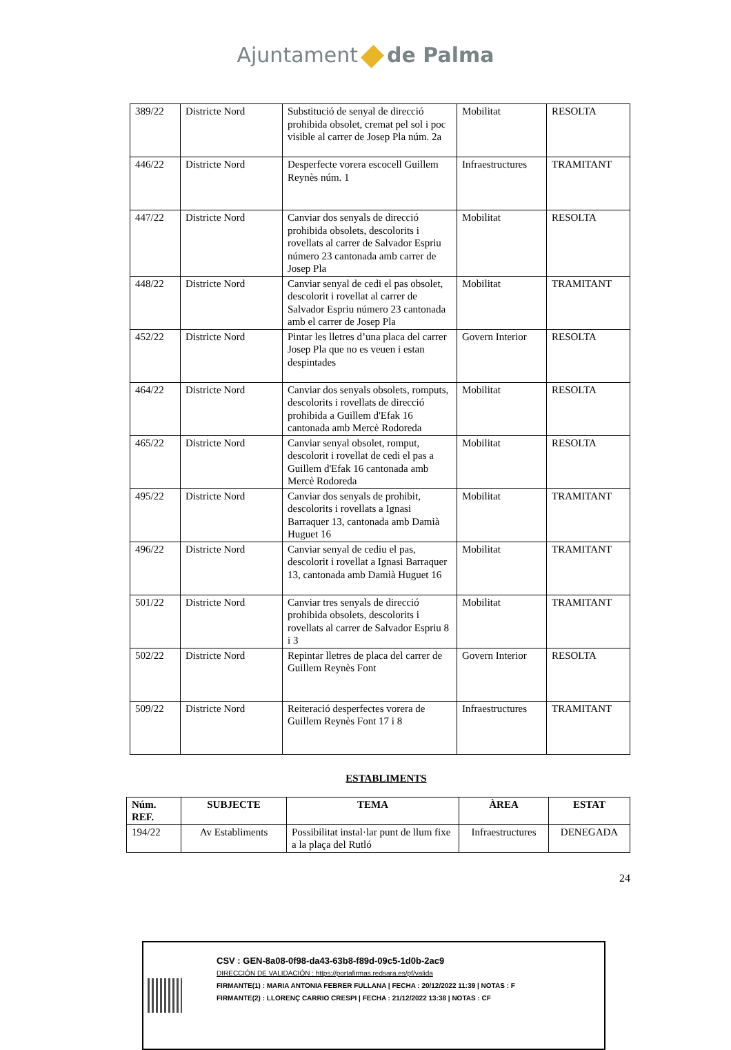Ajuntament de Palma
| 389/22 | Districte Nord | Substitució de senyal de direcció prohibida obsolet, cremat pel sol i poc visible al carrer de Josep Pla núm. 2a | Mobilitat | RESOLTA |
| 446/22 | Districte Nord | Desperfecte vorera escocell Guillem Reynès núm. 1 | Infraestructures | TRAMITANT |
| 447/22 | Districte Nord | Canviar dos senyals de direcció prohibida obsolets, descolorits i rovellats al carrer de Salvador Espriu número 23 cantonada amb carrer de Josep Pla | Mobilitat | RESOLTA |
| 448/22 | Districte Nord | Canviar senyal de cedi el pas obsolet, descolorit i rovellat al carrer de Salvador Espriu número 23 cantonada amb el carrer de Josep Pla | Mobilitat | TRAMITANT |
| 452/22 | Districte Nord | Pintar les lletres d’una placa del carrer Josep Pla que no es veuen i estan despintades | Govern Interior | RESOLTA |
| 464/22 | Districte Nord | Canviar dos senyals obsolets, romputs, descolorits i rovellats de direcció prohibida a Guillem d'Efak 16 cantonada amb Mercè Rodoreda | Mobilitat | RESOLTA |
| 465/22 | Districte Nord | Canviar senyal obsolet, romput, descolorit i rovellat de cedi el pas a Guillem d'Efak 16 cantonada amb Mercè Rodoreda | Mobilitat | RESOLTA |
| 495/22 | Districte Nord | Canviar dos senyals de prohibit, descolorits i rovellats a Ignasi Barraquer 13, cantonada amb Damià Huguet 16 | Mobilitat | TRAMITANT |
| 496/22 | Districte Nord | Canviar senyal de cediu el pas, descolorit i rovellat a Ignasi Barraquer 13, cantonada amb Damià Huguet 16 | Mobilitat | TRAMITANT |
| 501/22 | Districte Nord | Canviar tres senyals de direcció prohibida obsolets, descolorits i rovellats al carrer de Salvador Espriu 8 i 3 | Mobilitat | TRAMITANT |
| 502/22 | Districte Nord | Repintar lletres de placa del carrer de Guillem Reynès Font | Govern Interior | RESOLTA |
| 509/22 | Districte Nord | Reiteració desperfectes vorera de Guillem Reynès Font 17 i 8 | Infraestructures | TRAMITANT |
ESTABLIMENTS
| Núm. REF. | SUBJECTE | TEMA | ÀREA | ESTAT |
| --- | --- | --- | --- | --- |
| 194/22 | Av Establiments | Possibilitat instal·lar punt de llum fixe a la plaça del Rutló | Infraestructures | DENEGADA |
24
CSV : GEN-8a08-0f98-da43-63b8-f89d-09c5-1d0b-2ac9
DIRECCIÓN DE VALIDACIÓN : https://portafirmas.redsara.es/pf/valida
FIRMANTE(1) : MARIA ANTONIA FEBRER FULLANA | FECHA : 20/12/2022 11:39 | NOTAS : F
FIRMANTE(2) : LLORENÇ CARRIO CRESPI | FECHA : 21/12/2022 13:38 | NOTAS : CF